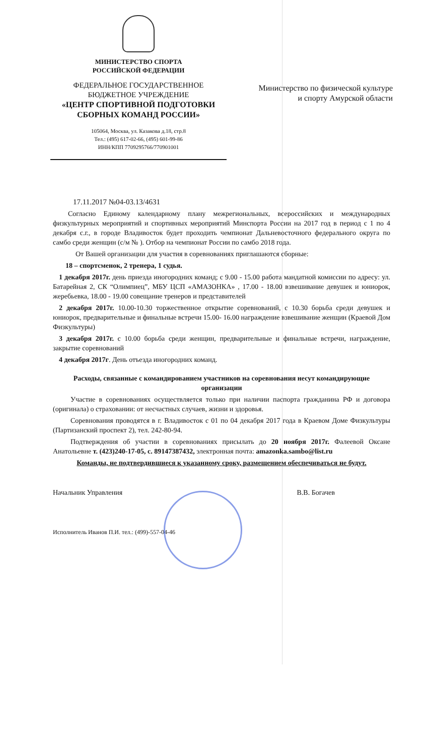МИНИСТЕРСТВО СПОРТА
РОССИЙСКОЙ ФЕДЕРАЦИИ
ФЕДЕРАЛЬНОЕ ГОСУДАРСТВЕННОЕ
БЮДЖЕТНОЕ УЧРЕЖДЕНИЕ
«ЦЕНТР СПОРТИВНОЙ ПОДГОТОВКИ
СБОРНЫХ КОМАНД РОССИИ»
105064, Москва, ул. Казакова д.18, стр.8
Тел.: (495) 617-02-66, (495) 601-99-86
ИНН/КПП 7709295766/770901001
Министерство по физической культуре
и спорту Амурской области
17.11.2017 №04-03.13/4631
Согласно Единому календарному плану межрегиональных, всероссийских и международных физкультурных мероприятий и спортивных мероприятий Минспорта России на 2017 год в период с 1 по 4 декабря с.г., в городе Владивосток будет проходить чемпионат Дальневосточного федерального округа по самбо среди женщин (с/м № ). Отбор на чемпионат России по самбо 2018 года.
От Вашей организации для участия в соревнованиях приглашаются сборные:
18 – спортсменок, 2 тренера, 1 судья.
1 декабря 2017г. день приезда иногородних команд; с 9.00 - 15.00 работа мандатной комиссии по адресу: ул. Батарейная 2, СК “Олимпиец”, МБУ ЦСП «АМАЗОНКА» , 17.00 - 18.00 взвешивание девушек и юниорок, жеребьевка, 18.00 - 19.00 совещание тренеров и представителей
2 декабря 2017г. 10.00-10.30 торжественное открытие соревнований, с 10.30 борьба среди девушек и юниорок, предварительные и финальные встречи 15.00- 16.00 награждение взвешивание женщин (Краевой Дом Физкультуры)
3 декабря 2017г. с 10.00 борьба среди женщин, предварительные и финальные встречи, награждение, закрытие соревнований
4 декабря 2017г. День отъезда иногородних команд.
Расходы, связанные с командированием участников на соревнования несут командирующие организации
Участие в соревнованиях осуществляется только при наличии паспорта гражданина РФ и договора (оригинала) о страховании: от несчастных случаев, жизни и здоровья.
Соревнования проводятся в г. Владивосток с 01 по 04 декабря 2017 года в Краевом Доме Физкультуры (Партизанский проспект 2), тел. 242-80-94.
Подтверждения об участии в соревнованиях присылать до 20 ноября 2017г. Фалеевой Оксане Анатольевне т. (423)240-17-05, с. 89147387432, электронная почта: amazonka.sambo@list.ru
Команды, не подтвердившиеся к указанному сроку, размещением обеспечиваться не будут.
Начальник Управления В.В. Богачев
Исполнитель Иванов П.И. тел.: (499)-557-04-46